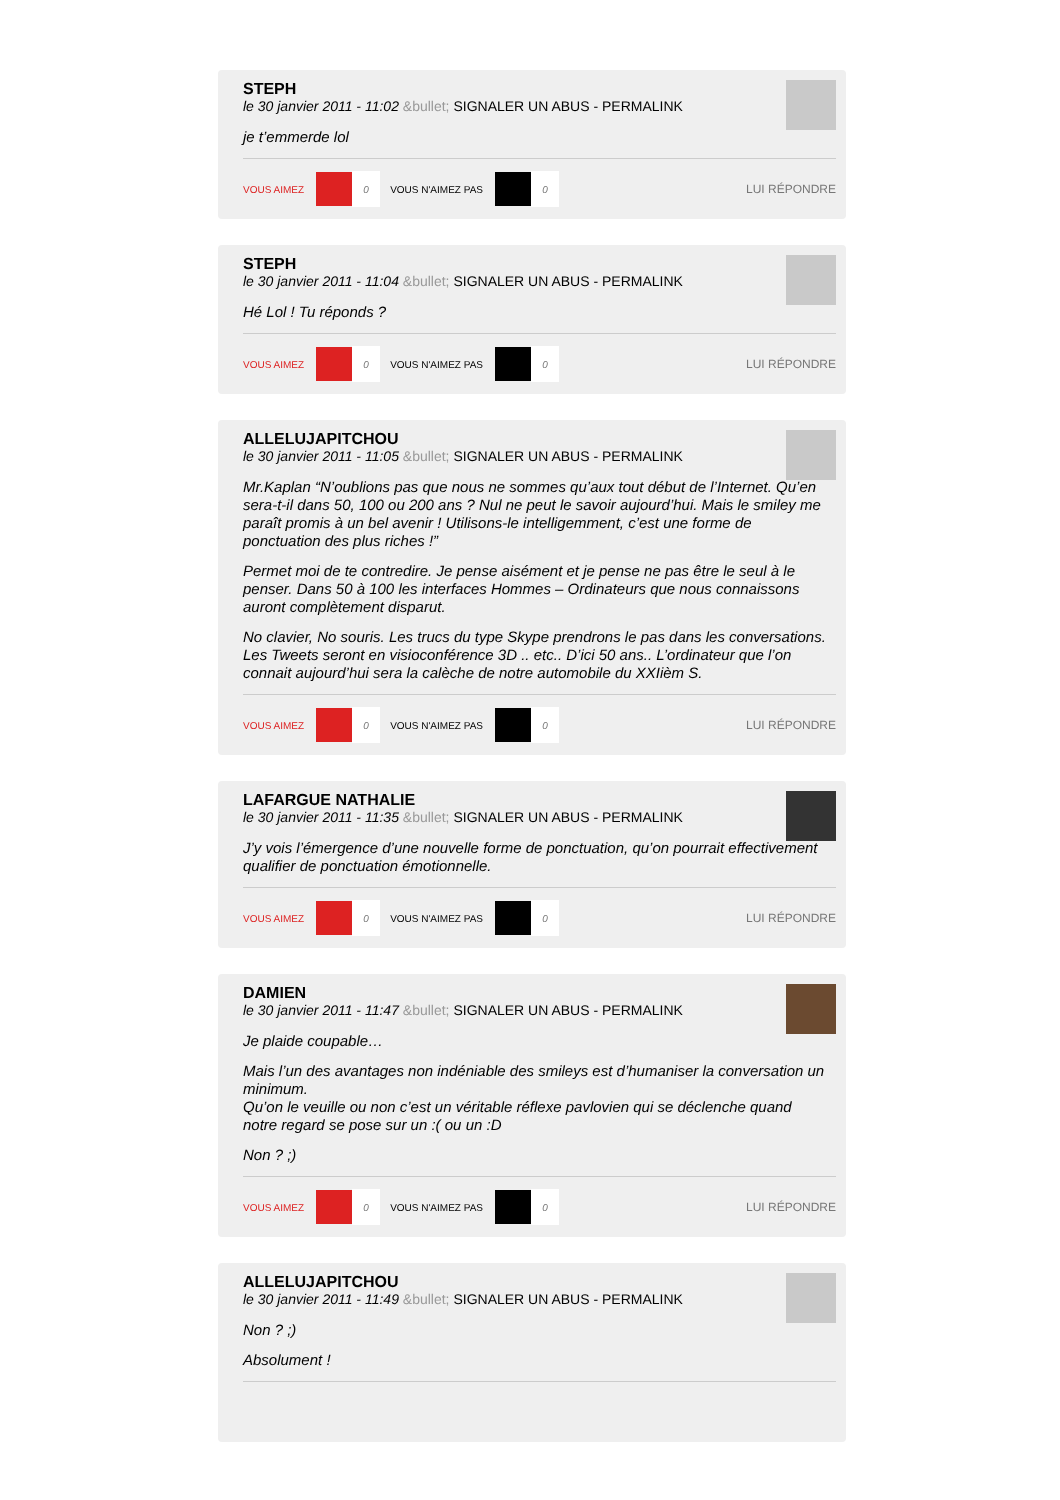STEPH
le 30 janvier 2011 - 11:02 &bullet; SIGNALER UN ABUS - PERMALINK
je t’emmerde lol
VOUS AIMEZ 0 VOUS N'AIMEZ PAS 0 LUI RÉPONDRE
STEPH
le 30 janvier 2011 - 11:04 &bullet; SIGNALER UN ABUS - PERMALINK
Hé Lol ! Tu réponds ?
VOUS AIMEZ 0 VOUS N'AIMEZ PAS 0 LUI RÉPONDRE
ALLELUJAPITCHOU
le 30 janvier 2011 - 11:05 &bullet; SIGNALER UN ABUS - PERMALINK
Mr.Kaplan “N’oublions pas que nous ne sommes qu’aux tout début de l’Internet. Qu’en sera-t-il dans 50, 100 ou 200 ans ? Nul ne peut le savoir aujourd’hui. Mais le smiley me paraît promis à un bel avenir ! Utilisons-le intelligemment, c’est une forme de ponctuation des plus riches !”
Permet moi de te contredire. Je pense aisément et je pense ne pas être le seul à le penser. Dans 50 à 100 les interfaces Hommes – Ordinateurs que nous connaissons auront complètement disparut.
No clavier, No souris. Les trucs du type Skype prendrons le pas dans les conversations. Les Tweets seront en visioconférence 3D .. etc.. D’ici 50 ans.. L’ordinateur que l’on connait aujourd’hui sera la calèche de notre automobile du XXIièm S.
VOUS AIMEZ 0 VOUS N'AIMEZ PAS 0 LUI RÉPONDRE
LAFARGUE NATHALIE
le 30 janvier 2011 - 11:35 &bullet; SIGNALER UN ABUS - PERMALINK
J’y vois l’émergence d’une nouvelle forme de ponctuation, qu’on pourrait effectivement qualifier de ponctuation émotionnelle.
VOUS AIMEZ 0 VOUS N'AIMEZ PAS 0 LUI RÉPONDRE
DAMIEN
le 30 janvier 2011 - 11:47 &bullet; SIGNALER UN ABUS - PERMALINK
Je plaide coupable…
Mais l’un des avantages non indéniable des smileys est d’humaniser la conversation un minimum.
Qu’on le veuille ou non c’est un véritable réflexe pavlovien qui se déclenche quand notre regard se pose sur un :( ou un :D
Non ? ;)
VOUS AIMEZ 0 VOUS N'AIMEZ PAS 0 LUI RÉPONDRE
ALLELUJAPITCHOU
le 30 janvier 2011 - 11:49 &bullet; SIGNALER UN ABUS - PERMALINK
Non ? ;)
Absolument !